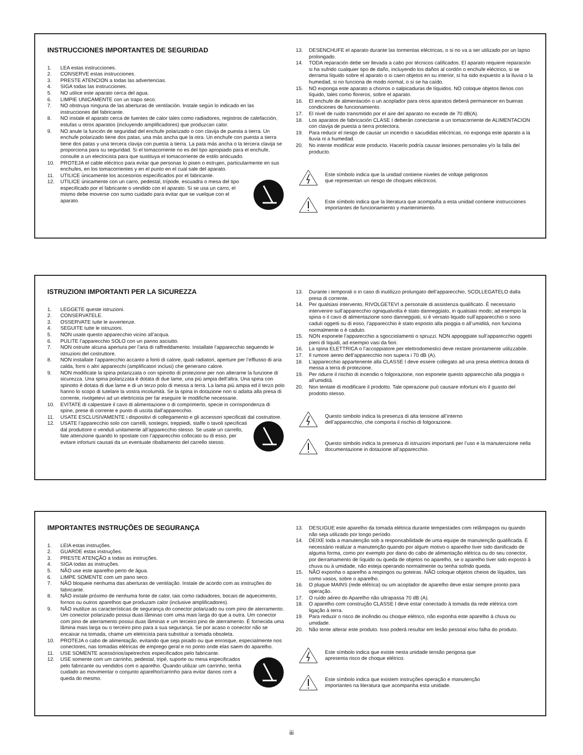INSTRUCCIONES IMPORTANTES DE SEGURIDAD
1. LEA estas instrucciones.
2. CONSERVE estas instrucciones.
3. PRESTE ATENCION a todas las advertencias.
4. SIGA todas las instrucciones.
5. NO utilice este aparato cerca del agua.
6. LIMPIE UNICAMENTE con un trapo seco.
7. NO obstruya ninguna de las aberturas de ventilación. Instale según lo indicado en las instrucciones del fabricante.
8. NO instale el aparato cerca de fuentes de calor tales como radiadores, registros de calefacción, estufas u otros aparatos (incluyendo amplificadores) que produzcan calor.
9. NO anule la función de seguridad del enchufe polarizado o con clavija de puesta a tierra. Un enchufe polarizado tiene dos patas, una más ancha que la otra. Un enchufe con puesta a tierra tiene dos patas y una tercera clavija con puesta a tierra. La pata más ancha o la tercera clavija se proporciona para su seguridad. Si el tomacorriente no es del tipo apropiado para el enchufe, consulte a un electricista para que sustituya el tomacorriente de estilo anticuado.
10. PROTEJA el cable eléctrico para evitar que personas lo pisen o estrujen, particularmente en sus enchufes, en los tomacorrientes y en el punto en el cual sale del aparato.
11. UTILICE únicamente los accesorios especificados por el fabricante.
12. UTILICE únicamente con un carro, pedestal, trípode, escuadra o mesa del tipo especificado por el fabricante o vendido con el aparato. Si se usa un carro, el mismo debe moverse con sumo cuidado para evitar que se vuelque con el aparato.
13. DESENCHUFE el aparato durante las tormentas eléctricas, o si no va a ser utilizado por un lapso prolongado.
14. TODA reparación debe ser llevada a cabo por técnicos calificados. El aparato requiere reparación si ha sufrido cualquier tipo de daño, incluyendo los daños al cordón o enchufe eléctrico, si se derrama líquido sobre el aparato o si caen objetos en su interior, si ha sido expuesto a la lluvia o la humedad, si no funciona de modo normal, o si se ha caído.
15. NO exponga este aparato a chorros o salpicaduras de líquidos. NO coloque objetos llenos con líquido, tales como floreros, sobre el aparato.
16. El enchufe de alimentación o un acoplador para otros aparatos deberá permanecer en buenas condiciones de funcionamiento.
17. El nivel de ruido transmitido por el aire del aparato no excede de 70 dB(A).
18. Los aparatos de fabricación CLASE I deberán conectarse a un tomacorriente de ALIMENTACION con clavija de puesta a tierra protectora.
19. Para reducir el riesgo de causar un incendio o sacudidas eléctricas, no exponga este aparato a la lluvia ni a humedad.
20. No intente modificar este producto. Hacerlo podría causar lesiones personales y/o la falla del producto.
Este símbolo indica que la unidad contiene niveles de voltaje peligrosos
que representan un riesgo de choques eléctricos.
Este símbolo indica que la literatura que acompaña a esta unidad contiene instrucciones importantes de funcionamiento y mantenimiento.
ISTRUZIONI IMPORTANTI PER LA SICUREZZA
1. LEGGETE queste istruzioni.
2. CONSERVATELE.
3. OSSERVATE tutte le avvertenze.
4. SEGUITE tutte le istruzioni.
5. NON usate questo apparecchio vicino all’acqua.
6. PULITE l’apparecchio SOLO con un panno asciutto.
7. NON ostruite alcuna apertura per l’aria di raffreddamento. Installate l’apparecchio seguendo le istruzioni del costruttore.
8. NON installate l’apparecchio accanto a fonti di calore, quali radiatori, aperture per l’efflusso di aria calda, forni o altri apparecchi (amplificatori inclusi) che generano calore.
9. NON modificate la spina polarizzata o con spinotto di protezione per non alterarne la funzione di sicurezza. Una spina polarizzata è dotata di due lame, una più ampia dell’altra. Una spina con spinotto è dotata di due lame e di un terzo polo di messa a terra. La lama più ampia ed il terzo polo hanno lo scopo di tutelare la vostra incolumità. Se la spina in dotazione non si adatta alla presa di corrente, rivolgetevi ad un elettricista per far eseguire le modifiche necessarie.
10. EVITATE di calpestare il cavo di alimentazione o di comprimerlo, specie in corrispondenza di spine, prese di corrente e punto di uscita dall’apparecchio.
11. USATE ESCLUSIVAMENTE i dispositivi di collegamento e gli accessori specificati dal costruttore.
12. USATE l’apparecchio solo con carrelli, sostegni, treppiedi, staffe o tavoli specificati dal produttore o venduti unitamente all’apparecchio stesso. Se usate un carrello, fate attenzione quando lo spostate con l’apparecchio collocato su di esso, per evitare infortuni causati da un eventuale ribaltamento del carrello stesso.
13. Durante i temporali o in caso di inutilizzo prolungato dell’apparecchio, SCOLLEGATELO dalla presa di corrente.
14. Per qualsiasi intervento, RIVOLGETEVI a personale di assistenza qualificato. È necessario intervenire sull’apparecchio ogniqualvolta è stato danneggiato, in qualsiasi modo; ad esempio la spina o il cavo di alimentazione sono danneggiati, si è versato liquido sull’apparecchio o sono caduti oggetti su di esso, l’apparecchio è stato esposto alla pioggia o all’umidità, non funziona normalmente o è caduto.
15. NON esponete l’apparecchio a sgocciolamenti o spruzzi. NON appoggiate sull’apparecchio oggetti pieni di liquidi, ad esempio vasi da fiori.
16. La spina ELETTRICA o l’accoppiatore per elettrodomestici deve restare prontamente utilizzabile.
17. Il rumore aereo dell’apparecchio non supera i 70 dB (A).
18. L’apparecchio appartenente alla CLASSE I deve essere collegato ad una presa elettrica dotata di messa a terra di protezione.
19. Per ridurre il rischio di incendio o folgorazione, non esponete questo apparecchio alla pioggia o all’umidità.
20. Non tentate di modificare il prodotto. Tale operazione può causare infortuni e/o il guasto del prodotto stesso.
Questo simbolo indica la presenza di alta tensione all’interno
dell’apparecchio, che comporta il rischio di folgorazione.
Questo simbolo indica la presenza di istruzioni importanti per l’uso e la manutenzione nella documentazione in dotazione all’apparecchio.
IMPORTANTES INSTRUÇÕES DE SEGURANÇA
1. LEIA estas instruções.
2. GUARDE estas instruções.
3. PRESTE ATENÇÃO a todas as instruções.
4. SIGA todas as instruções.
5. NÃO use este aparelho perto de água.
6. LIMPE SOMENTE com um pano seco.
7. NÃO bloqueie nenhuma das aberturas de ventilação. Instale de acordo com as instruções do fabricante.
8. NÃO instale próximo de nenhuma fonte de calor, tais como radiadores, bocais de aquecimento, fornos ou outros aparelhos que produzam calor (inclusive amplificadores).
9. NÃO inutilize as características de segurança do conector polarizado ou com pino de aterramento. Um conector polarizado possui duas lâminas com uma mais larga do que a outra. Um conector com pino de aterramento possui duas lâminas e um terceiro pino de aterramento. É fornecida uma lâmina mais larga ou o terceiro pino para a sua segurança. Se por acaso o conector não se encaixar na tomada, chame um eletricista para substituir a tomada obsoleta.
10. PROTEJA o cabo de alimentação, evitando que seja pisado ou que enrosque, especialmente nos conectores, nas tomadas elétricas de emprego geral e no ponto onde elas saem do aparelho.
11. USE SOMENTE acessórios/apetrechos especificados pelo fabricante.
12. USE somente com um carrinho, pedestal, tripé, suporte ou mesa especificados pelo fabricante ou vendidos com o aparelho. Quando utilizar um carrinho, tenha cuidado ao movimentar o conjunto aparelho/carrinho para evitar danos com a queda do mesmo.
13. DESLIGUE este aparelho da tomada elétrica durante tempestades com relâmpagos ou quando não seja utilizado por longo período.
14. DEIXE toda a manutenção sob a responsabilidade de uma equipe de manutenção qualificada. É necessário realizar a manutenção quando por algum motivo o aparelho tiver sido danificado de alguma forma, como por exemplo por dano do cabo de alimentação elétrica ou do seu conector, por derramamento de líquido ou queda de objetos no aparelho, se o aparelho tiver sido exposto à chuva ou à umidade, não esteja operando normalmente ou tenha sofrido queda.
15. NÃO exponha o aparelho a respingos ou goteiras. NÃO coloque objetos cheios de líquidos, tais como vasos, sobre o aparelho.
16. O plugue MAINS (rede elétrica) ou um acoplador de aparelho deve estar sempre pronto para operação.
17. O ruído aéreo do Aparelho não ultrapassa 70 dB (A).
18. O aparelho com construção CLASSE I deve estar conectado à tomada da rede elétrica com ligação à terra.
19. Para reduzir o risco de incêndio ou choque elétrico, não exponha este aparelho à chuva ou umidade.
20. Não tente alterar este produto. Isso poderá resultar em lesão pessoal e/ou falha do produto.
Este símbolo indica que existe nesta unidade tensão perigosa que
apresenta risco de choque elétrico.
Este símbolo indica que existem instruções operação e manutenção
importantes na literatura que acompanha esta unidade.
iii